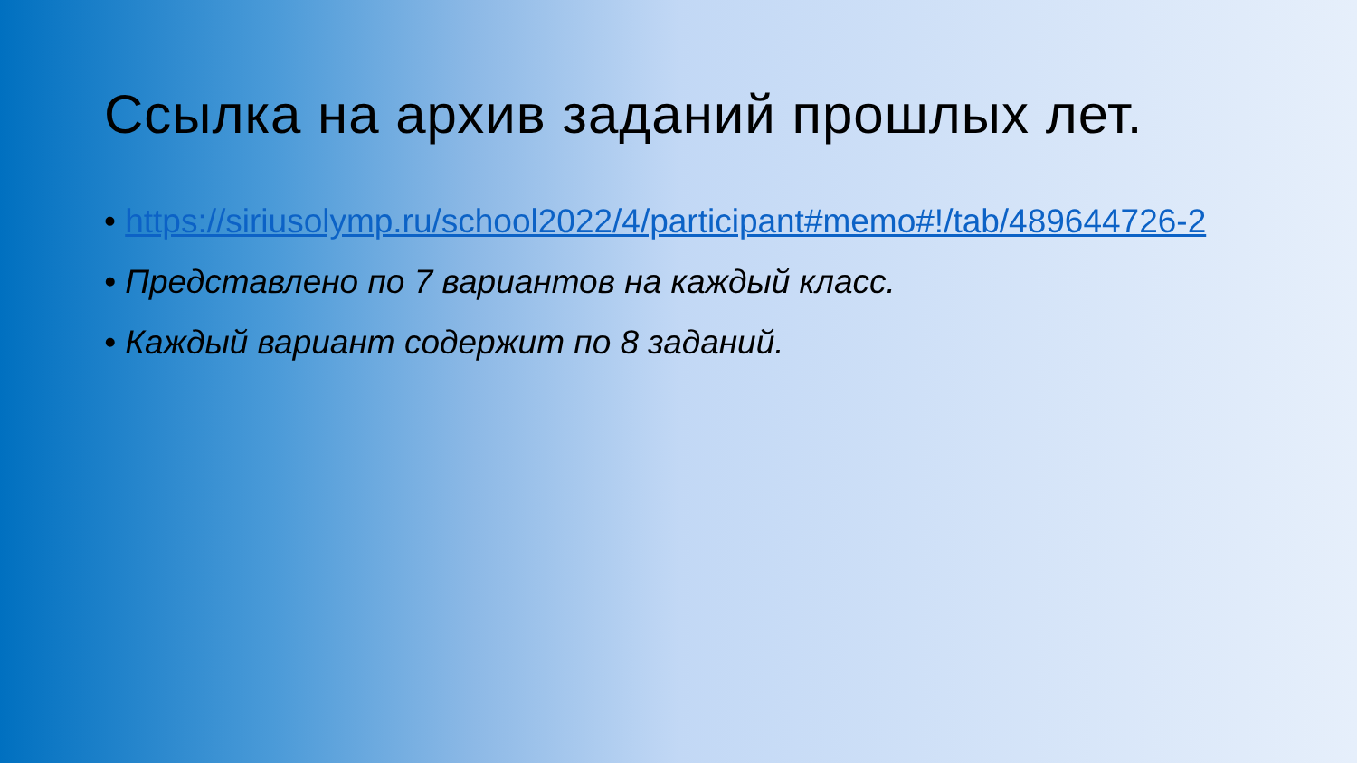Ссылка на архив заданий прошлых лет.
• https://siriusolymp.ru/school2022/4/participant#memo#!/tab/489644726-2
• Представлено по 7 вариантов на каждый класс.
• Каждый вариант содержит по 8 заданий.